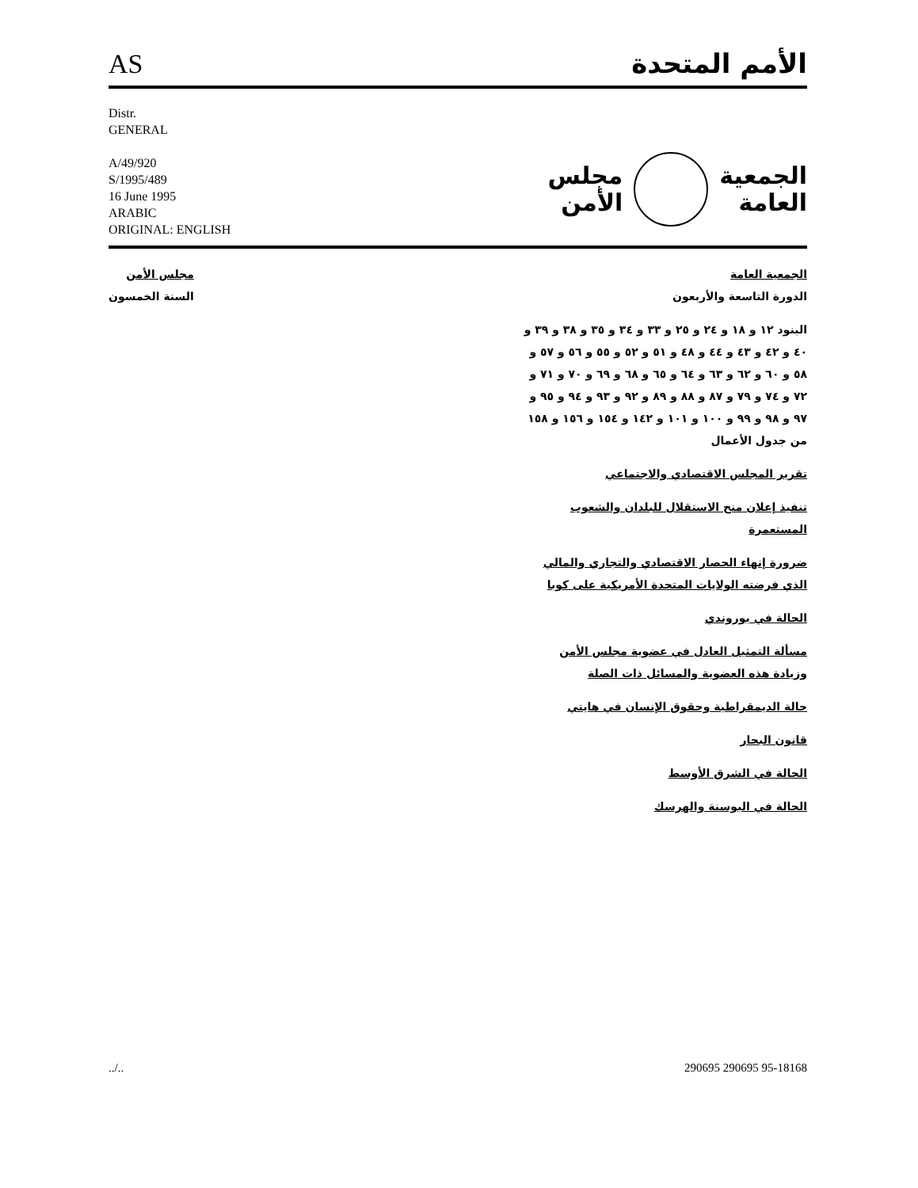AS الأمم المتحدة
Distr.
GENERAL
A/49/920
S/1995/489
16 June 1995
ARABIC
ORIGINAL: ENGLISH
الجمعية
العامة
مجلس
الأمن
الجمعية العامة
الدورة التاسعة والأربعون
البنود ١٢ و ١٨ و ٢٤ و ٢٥ و ٣٣ و ٣٤ و ٣٥ و ٣٨ و ٣٩ و ٤٠ و ٤٢ و ٤٣ و ٤٤ و ٤٨ و ٥١ و ٥٢ و ٥٥ و ٥٦ و ٥٧ و ٥٨ و ٦٠ و ٦٢ و ٦٣ و ٦٤ و ٦٥ و ٦٨ و ٦٩ و ٧٠ و ٧١ و ٧٢ و ٧٤ و ٧٩ و ٨٧ و ٨٨ و ٨٩ و ٩٢ و ٩٣ و ٩٤ و ٩٥ و ٩٧ و ٩٨ و ٩٩ و ١٠٠ و ١٠١ و ١٤٢ و ١٥٤ و ١٥٦ و ١٥٨ من جدول الأعمال
تقرير المجلس الاقتصادي والاجتماعي
تنفيذ إعلان منح الاستقلال للبلدان والشعوب المستعمرة
ضرورة إنهاء الحصار الاقتصادي والتجاري والمالي الذي فرضته الولايات المتحدة الأمريكية على كوبا
الحالة في بوروندي
مسألة التمثيل العادل في عضوية مجلس الأمن وزيادة هذه العضوية والمسائل ذات الصلة
حالة الديمقراطية وحقوق الإنسان في هايتي
قانون البحار
الحالة في الشرق الأوسط
الحالة في البوسنة والهرسك
مجلس الأمن
السنة الخمسون
../.. 290695 290695 95-18168